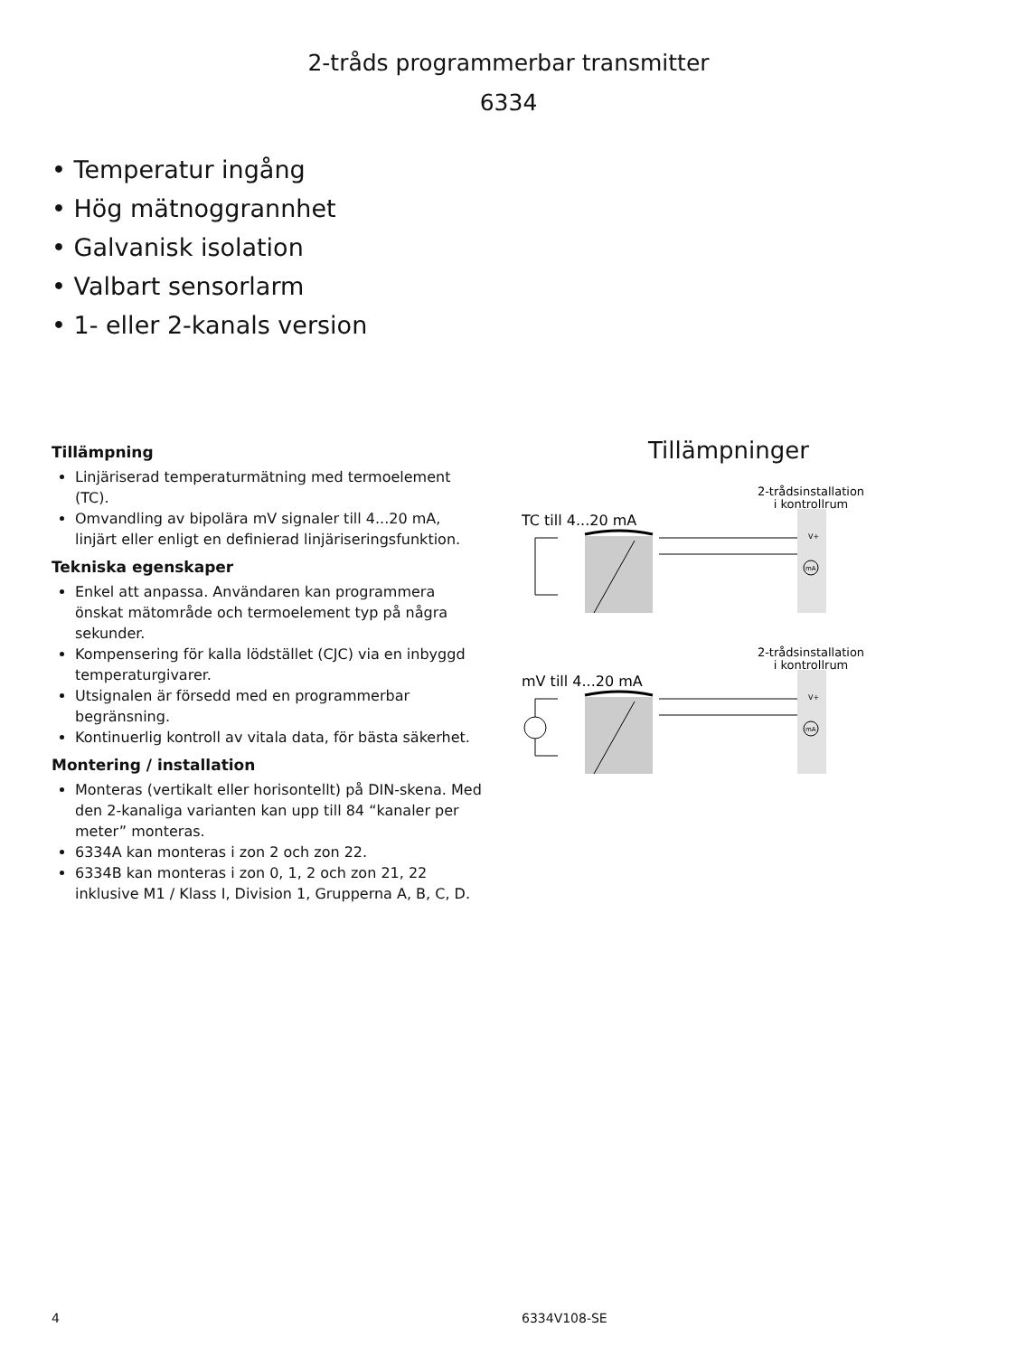2-tråds programmerbar transmitter
6334
• Temperatur ingång
• Hög mätnoggrannhet
• Galvanisk isolation
• Valbart sensorlarm
• 1- eller 2-kanals version
Tillämpning
Linjäriserad temperaturmätning med termoelement (TC).
Omvandling av bipolära mV signaler till 4...20 mA, linjärt eller enligt en definierad linjäriseringsfunktion.
Tekniska egenskaper
Enkel att anpassa. Användaren kan programmera önskat mätområde och termoelement typ på några sekunder.
Kompensering för kalla lödstället (CJC) via en inbyggd temperaturgivarer.
Utsignalen är försedd med en programmerbar begränsning.
Kontinuerlig kontroll av vitala data, för bästa säkerhet.
Montering / installation
Monteras (vertikalt eller horisontellt) på DIN-skena. Med den 2-kanaliga varianten kan upp till 84 “kanaler per meter” monteras.
6334A kan monteras i zon 2 och zon 22.
6334B kan monteras i zon 0, 1, 2 och zon 21, 22 inklusive M1 / Klass I, Division 1, Grupperna A, B, C, D.
Tillämpninger
2-trådsinstallation
i kontrollrum
TC till 4...20 mA
V+
mA
2-trådsinstallation
i kontrollrum
mV till 4...20 mA
V+
mA
4 6334V108-SE